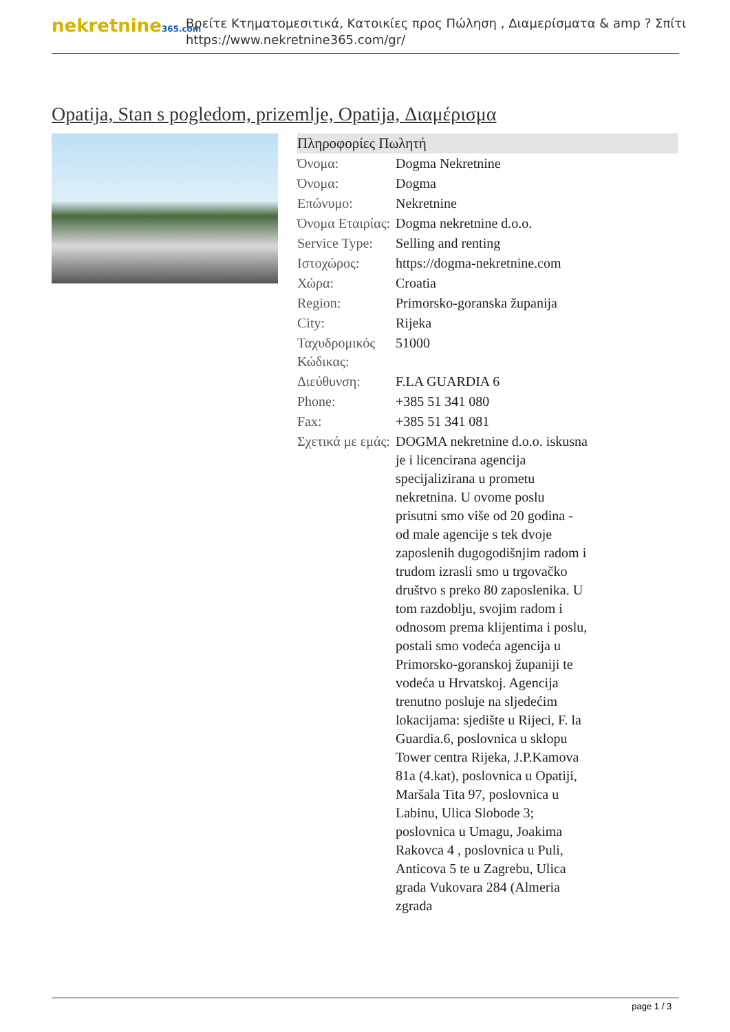nekretnine365.com
Βρείτε Κτηματομεσιτικά, Κατοικίες προς Πώληση , Διαμερίσματα & amp ? Σπίτι
https://www.nekretnine365.com/gr/
Opatija, Stan s pogledom, prizemlje, Opatija, Διαμέρισμα
| Πληροφορίες Πωλητή | | |
| --- | --- | --- |
| Όνομα: | Dogma Nekretnine | |
| Όνομα: | Dogma | |
| Επώνυμο: | Nekretnine | |
| Όνομα Εταιρίας: | Dogma nekretnine d.o.o. | |
| Service Type: | Selling and renting | |
| Ιστοχώρος: | https://dogma-nekretnine.com | |
| Χώρα: | Croatia | |
| Region: | Primorsko-goranska županija | |
| City: | Rijeka | |
| Ταχυδρομικός Κώδικας: | 51000 | |
| Διεύθυνση: | F.LA GUARDIA 6 | |
| Phone: | +385 51 341 080 | |
| Fax: | +385 51 341 081 | |
| Σχετικά με εμάς: | DOGMA nekretnine d.o.o. iskusna je i licencirana agencija specijalizirana u prometu nekretnina. U ovome poslu prisutni smo više od 20 godina - od male agencije s tek dvoje zaposlenih dugogodišnjim radom i trudom izrasli smo u trgovačko društvo s preko 80 zaposlenika. U tom razdoblju, svojim radom i odnosom prema klijentima i poslu, postali smo vodeća agencija u Primorsko-goranskoj županiji te vodeća u Hrvatskoj. Agencija trenutno posluje na sljedećim lokacijama: sjedište u Rijeci, F. la Guardia.6, poslovnica u sklopu Tower centra Rijeka, J.P.Kamova 81a (4.kat), poslovnica u Opatiji, Maršala Tita 97, poslovnica u Labinu, Ulica Slobode 3; poslovnica u Umagu, Joakima Rakovca 4 , poslovnica u Puli, Anticova 5 te u Zagrebu, Ulica grada Vukovara 284 (Almeria zgrada | |
page 1 / 3